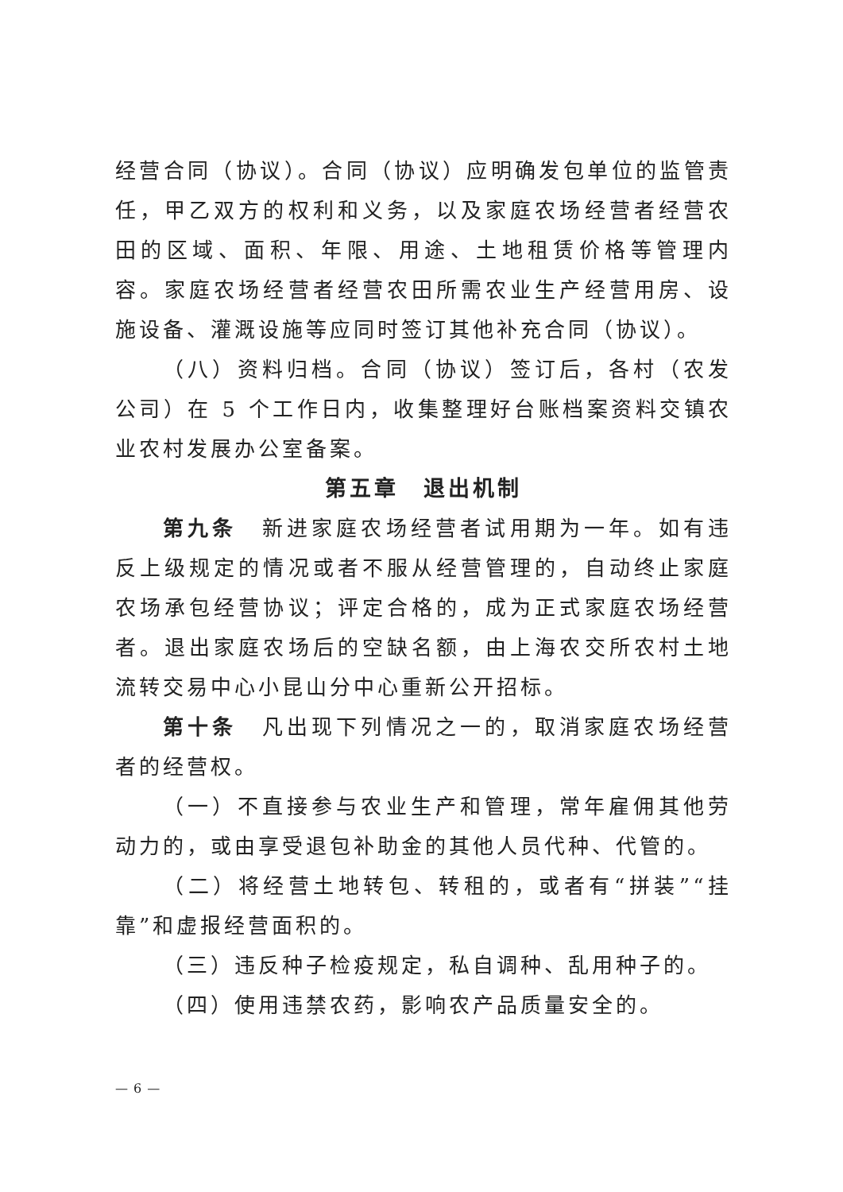经营合同（协议）。合同（协议）应明确发包单位的监管责任，甲乙双方的权利和义务，以及家庭农场经营者经营农田的区域、面积、年限、用途、土地租赁价格等管理内容。家庭农场经营者经营农田所需农业生产经营用房、设施设备、灌溉设施等应同时签订其他补充合同（协议）。
（八）资料归档。合同（协议）签订后，各村（农发公司）在 5 个工作日内，收集整理好台账档案资料交镇农业农村发展办公室备案。
第五章　退出机制
第九条　新进家庭农场经营者试用期为一年。如有违反上级规定的情况或者不服从经营管理的，自动终止家庭农场承包经营协议；评定合格的，成为正式家庭农场经营者。退出家庭农场后的空缺名额，由上海农交所农村土地流转交易中心小昆山分中心重新公开招标。
第十条　凡出现下列情况之一的，取消家庭农场经营者的经营权。
（一）不直接参与农业生产和管理，常年雇佣其他劳动力的，或由享受退包补助金的其他人员代种、代管的。
（二）将经营土地转包、转租的，或者有“拼装”“挂靠”和虚报经营面积的。
（三）违反种子检疫规定，私自调种、乱用种子的。
（四）使用违禁农药，影响农产品质量安全的。
— 6 —